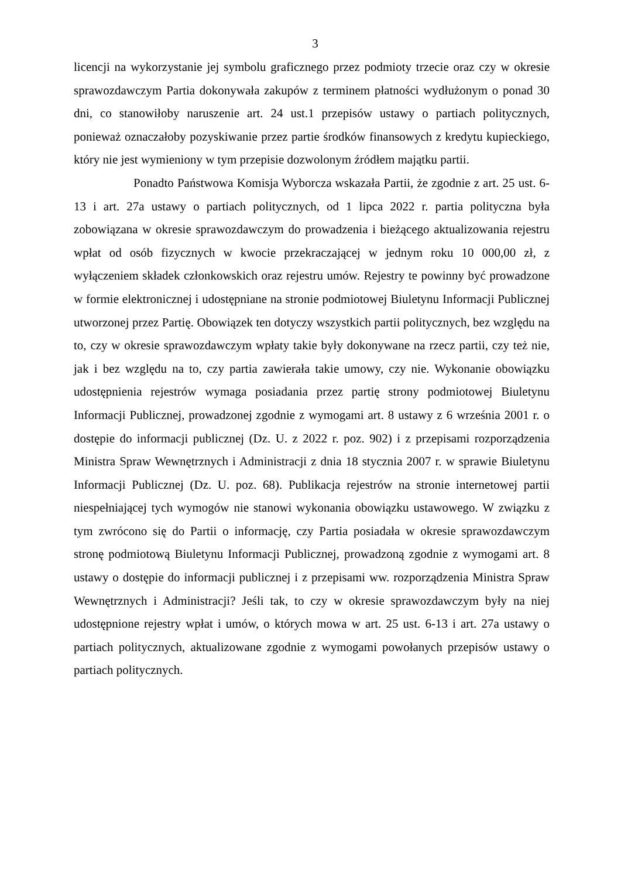3
licencji na wykorzystanie jej symbolu graficznego przez podmioty trzecie oraz czy w okresie sprawozdawczym Partia dokonywała zakupów z terminem płatności wydłużonym o ponad 30 dni, co stanowiłoby naruszenie art. 24 ust.1 przepisów ustawy o partiach politycznych, ponieważ oznaczałoby pozyskiwanie przez partie środków finansowych z kredytu kupieckiego, który nie jest wymieniony w tym przepisie dozwolonym źródłem majątku partii.
Ponadto Państwowa Komisja Wyborcza wskazała Partii, że zgodnie z art. 25 ust. 6-13 i art. 27a ustawy o partiach politycznych, od 1 lipca 2022 r. partia polityczna była zobowiązana w okresie sprawozdawczym do prowadzenia i bieżącego aktualizowania rejestru wpłat od osób fizycznych w kwocie przekraczającej w jednym roku 10 000,00 zł, z wyłączeniem składek członkowskich oraz rejestru umów. Rejestry te powinny być prowadzone w formie elektronicznej i udostępniane na stronie podmiotowej Biuletynu Informacji Publicznej utworzonej przez Partię. Obowiązek ten dotyczy wszystkich partii politycznych, bez względu na to, czy w okresie sprawozdawczym wpłaty takie były dokonywane na rzecz partii, czy też nie, jak i bez względu na to, czy partia zawierała takie umowy, czy nie. Wykonanie obowiązku udostępnienia rejestrów wymaga posiadania przez partię strony podmiotowej Biuletynu Informacji Publicznej, prowadzonej zgodnie z wymogami art. 8 ustawy z 6 września 2001 r. o dostępie do informacji publicznej (Dz. U. z 2022 r. poz. 902) i z przepisami rozporządzenia Ministra Spraw Wewnętrznych i Administracji z dnia 18 stycznia 2007 r. w sprawie Biuletynu Informacji Publicznej (Dz. U. poz. 68). Publikacja rejestrów na stronie internetowej partii niespełniającej tych wymogów nie stanowi wykonania obowiązku ustawowego. W związku z tym zwrócono się do Partii o informację, czy Partia posiadała w okresie sprawozdawczym stronę podmiotową Biuletynu Informacji Publicznej, prowadzoną zgodnie z wymogami art. 8 ustawy o dostępie do informacji publicznej i z przepisami ww. rozporządzenia Ministra Spraw Wewnętrznych i Administracji? Jeśli tak, to czy w okresie sprawozdawczym były na niej udostępnione rejestry wpłat i umów, o których mowa w art. 25 ust. 6-13 i art. 27a ustawy o partiach politycznych, aktualizowane zgodnie z wymogami powołanych przepisów ustawy o partiach politycznych.